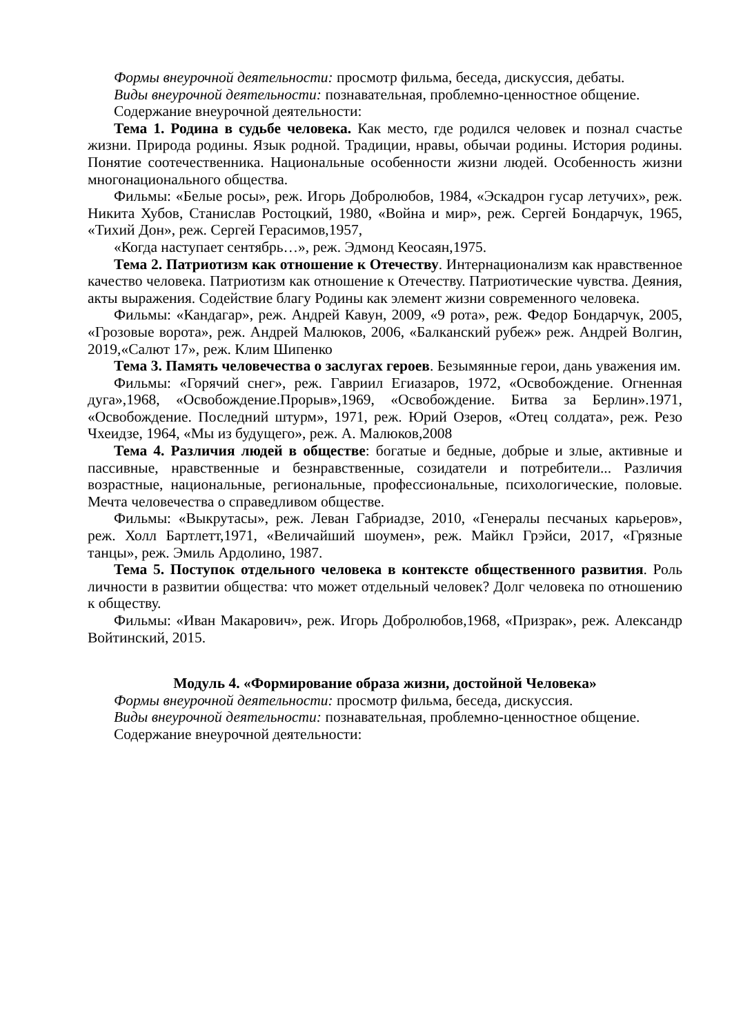Формы внеурочной деятельности: просмотр фильма, беседа, дискуссия, дебаты.
Виды внеурочной деятельности: познавательная, проблемно-ценностное общение.
Содержание внеурочной деятельности:
Тема 1. Родина в судьбе человека. Как место, где родился человек и познал счастье жизни. Природа родины. Язык родной. Традиции, нравы, обычаи родины. История родины. Понятие соотечественника. Национальные особенности жизни людей. Особенность жизни многонационального общества.
Фильмы: «Белые росы», реж. Игорь Добролюбов, 1984, «Эскадрон гусар летучих», реж. Никита Хубов, Станислав Ростоцкий, 1980, «Война и мир», реж. Сергей Бондарчук, 1965, «Тихий Дон», реж. Сергей Герасимов,1957,
«Когда наступает сентябрь…», реж. Эдмонд Кеосаян,1975.
Тема 2. Патриотизм как отношение к Отечеству. Интернационализм как нравственное качество человека. Патриотизм как отношение к Отечеству. Патриотические чувства. Деяния, акты выражения. Содействие благу Родины как элемент жизни современного человека.
Фильмы: «Кандагар», реж. Андрей Кавун, 2009, «9 рота», реж. Федор Бондарчук, 2005, «Грозовые ворота», реж. Андрей Малюков, 2006, «Балканский рубеж» реж. Андрей Волгин, 2019,«Салют 17», реж. Клим Шипенко
Тема 3. Память человечества о заслугах героев. Безымянные герои, дань уважения им.
Фильмы: «Горячий снег», реж. Гавриил Егиазаров, 1972, «Освобождение. Огненная дуга»,1968, «Освобождение.Прорыв»,1969, «Освобождение. Битва за Берлин».1971, «Освобождение. Последний штурм», 1971, реж. Юрий Озеров, «Отец солдата», реж. Резо Чхеидзе, 1964, «Мы из будущего», реж. А. Малюков,2008
Тема 4. Различия людей в обществе: богатые и бедные, добрые и злые, активные и пассивные, нравственные и безнравственные, созидатели и потребители... Различия возрастные, национальные, региональные, профессиональные, психологические, половые. Мечта человечества о справедливом обществе.
Фильмы: «Выкрутасы», реж. Леван Габриадзе, 2010, «Генералы песчаных карьеров», реж. Холл Бартлетт,1971, «Величайший шоумен», реж. Майкл Грэйси, 2017, «Грязные танцы», реж. Эмиль Ардолино, 1987.
Тема 5. Поступок отдельного человека в контексте общественного развития. Роль личности в развитии общества: что может отдельный человек? Долг человека по отношению к обществу.
Фильмы: «Иван Макарович», реж. Игорь Добролюбов,1968, «Призрак», реж. Александр Войтинский, 2015.
Модуль 4. «Формирование образа жизни, достойной Человека»
Формы внеурочной деятельности: просмотр фильма, беседа, дискуссия.
Виды внеурочной деятельности: познавательная, проблемно-ценностное общение.
Содержание внеурочной деятельности: